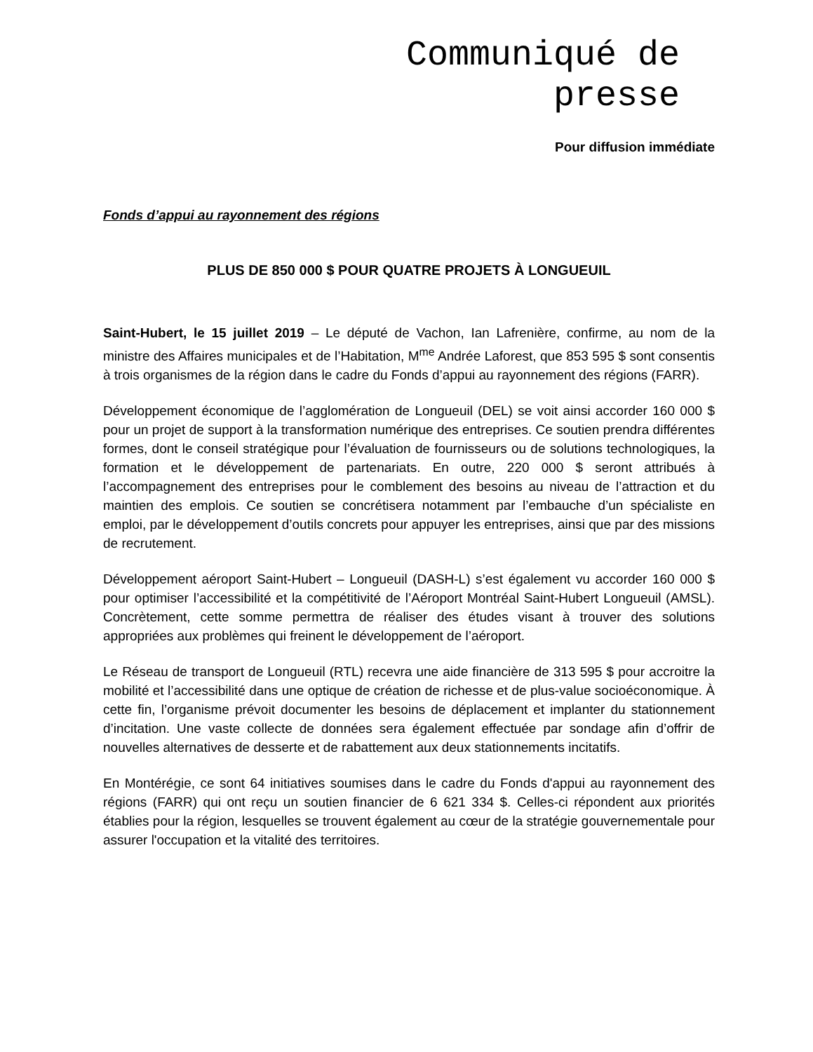Communiqué de
presse
Pour diffusion immédiate
Fonds d’appui au rayonnement des régions
PLUS DE 850 000 $ POUR QUATRE PROJETS À LONGUEUIL
Saint-Hubert, le 15 juillet 2019 – Le député de Vachon, Ian Lafrenière, confirme, au nom de la ministre des Affaires municipales et de l’Habitation, M<sup>me</sup> Andrée Laforest, que 853 595 $ sont consentis à trois organismes de la région dans le cadre du Fonds d’appui au rayonnement des régions (FARR).
Développement économique de l’agglomération de Longueuil (DEL) se voit ainsi accorder 160 000 $ pour un projet de support à la transformation numérique des entreprises. Ce soutien prendra différentes formes, dont le conseil stratégique pour l’évaluation de fournisseurs ou de solutions technologiques, la formation et le développement de partenariats. En outre, 220 000 $ seront attribués à l’accompagnement des entreprises pour le comblement des besoins au niveau de l’attraction et du maintien des emplois. Ce soutien se concrétisera notamment par l’embauche d’un spécialiste en emploi, par le développement d’outils concrets pour appuyer les entreprises, ainsi que par des missions de recrutement.
Développement aéroport Saint-Hubert – Longueuil (DASH-L) s’est également vu accorder 160 000 $ pour optimiser l’accessibilité et la compétitivité de l’Aéroport Montréal Saint-Hubert Longueuil (AMSL). Concrètement, cette somme permettra de réaliser des études visant à trouver des solutions appropriées aux problèmes qui freinent le développement de l’aéroport.
Le Réseau de transport de Longueuil (RTL) recevra une aide financière de 313 595 $ pour accroitre la mobilité et l’accessibilité dans une optique de création de richesse et de plus-value socioéconomique. À cette fin, l’organisme prévoit documenter les besoins de déplacement et implanter du stationnement d’incitation. Une vaste collecte de données sera également effectuée par sondage afin d’offrir de nouvelles alternatives de desserte et de rabattement aux deux stationnements incitatifs.
En Montérégie, ce sont 64 initiatives soumises dans le cadre du Fonds d'appui au rayonnement des régions (FARR) qui ont reçu un soutien financier de 6 621 334 $. Celles-ci répondent aux priorités établies pour la région, lesquelles se trouvent également au cœur de la stratégie gouvernementale pour assurer l'occupation et la vitalité des territoires.